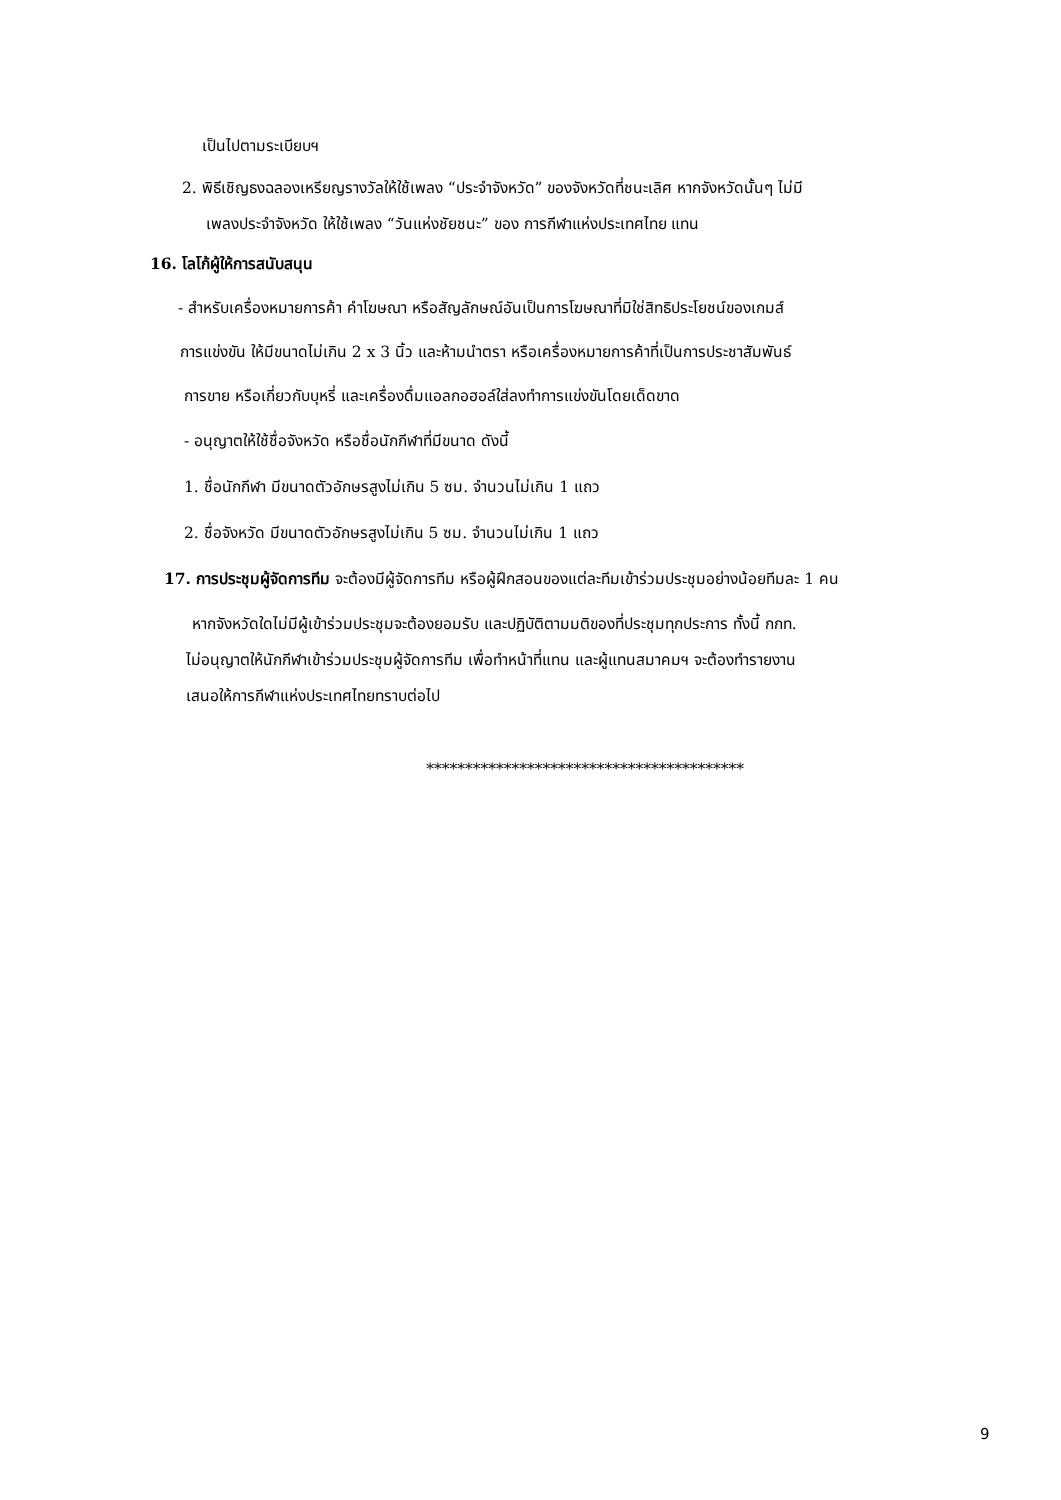เป็นไปตามระเบียบฯ
2. พิธีเชิญธงฉลองเหรียญรางวัลให้ใช้เพลง “ประจำจังหวัด” ของจังหวัดที่ชนะเลิศ หากจังหวัดนั้นๆ ไม่มี
เพลงประจำจังหวัด ให้ใช้เพลง “วันแห่งชัยชนะ” ของ การกีฬาแห่งประเทศไทย แทน
16. โลโก้ผู้ให้การสนับสนุน
- สำหรับเครื่องหมายการค้า คำโฆษณา หรือสัญลักษณ์อันเป็นการโฆษณาที่มิใช่สิทธิประโยชน์ของเกมส์
การแข่งขัน ให้มีขนาดไม่เกิน 2 x 3 นิ้ว และห้ามนำตรา หรือเครื่องหมายการค้าที่เป็นการประชาสัมพันธ์
การขาย หรือเกี่ยวกับบุหรี่ และเครื่องดื่มแอลกอฮอล์ใส่ลงทำการแข่งขันโดยเด็ดขาด
- อนุญาตให้ใช้ชื่อจังหวัด หรือชื่อนักกีฬาที่มีขนาด ดังนี้
1. ชื่อนักกีฬา มีขนาดตัวอักษรสูงไม่เกิน 5 ซม. จำนวนไม่เกิน 1 แถว
2. ชื่อจังหวัด มีขนาดตัวอักษรสูงไม่เกิน 5 ซม. จำนวนไม่เกิน 1 แถว
17. การประชุมผู้จัดการทีม จะต้องมีผู้จัดการทีม หรือผู้ฝึกสอนของแต่ละทีมเข้าร่วมประชุมอย่างน้อยทีมละ 1 คน
หากจังหวัดใดไม่มีผู้เข้าร่วมประชุมจะต้องยอมรับ และปฏิบัติตามมติของที่ประชุมทุกประการ ทั้งนี้ กกท.
ไม่อนุญาตให้นักกีฬาเข้าร่วมประชุมผู้จัดการทีม เพื่อทำหน้าที่แทน และผู้แทนสมาคมฯ จะต้องทำรายงาน
เสนอให้การกีฬาแห่งประเทศไทยทราบต่อไป
*****************************************
9